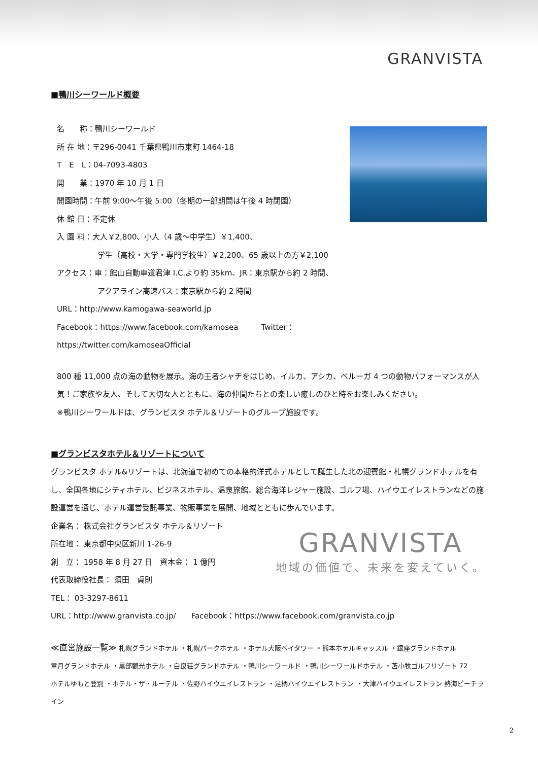GRANVISTA
■鴨川シーワールド概要
名　　称：鴨川シーワールド
所 在 地：〒296-0041 千葉県鴨川市東町 1464-18
T　E　L：04-7093-4803
開　　業：1970 年 10 月 1 日
開園時間：午前 9:00～午後 5:00（冬期の一部期間は午後 4 時閉園）
休 館 日：不定休
入 園 料：大人￥2,800、小人（4 歳～中学生）￥1,400、
学生（高校・大学・専門学校生）￥2,200、65 歳以上の方￥2,100
アクセス：車：館山自動車道君津 I.C.より約 35km、JR：東京駅から約 2 時間、
アクアライン高速バス：東京駅から約 2 時間
URL：http://www.kamogawa-seaworld.jp
Facebook：https://www.facebook.com/kamosea　　　Twitter：https://twitter.com/kamoseaOfficial
800 種 11,000 点の海の動物を展示。海の王者シャチをはじめ、イルカ、アシカ、ベルーガ 4 つの動物パフォーマンスが人気！ご家族や友人、そして大切な人とともに、海の仲間たちとの楽しい癒しのひと時をお楽しみください。
※鴨川シーワールドは、グランビスタ ホテル＆リゾートのグループ施設です。
■グランビスタホテル＆リゾートについて
グランビスタ ホテル&リゾートは、北海道で初めての本格的洋式ホテルとして誕生した北の迎賓館・札幌グランドホテルを有し、全国各地にシティホテル、ビジネスホテル、温泉旅館、総合海洋レジャー施設、ゴルフ場、ハイウエイレストランなどの施設運営を通じ、ホテル運営受託事業、物販事業を展開、地域とともに歩んでいます。
企業名： 株式会社グランビスタ ホテル＆リゾート
所在地： 東京都中央区新川 1-26-9
創　立： 1958 年 8 月 27 日　資本金： 1 億円
代表取締役社長： 須田　貞則
TEL： 03-3297-8611
GRANVISTA
地域の価値で、未来を変えていく。
URL：http://www.granvista.co.jp/　　Facebook：https://www.facebook.com/granvista.co.jp
≪直営施設一覧≫ 札幌グランドホテル ・札幌パークホテル ・ホテル大阪ベイタワー ・熊本ホテルキャッスル ・銀座グランドホテル
章月グランドホテル ・黒部観光ホテル ・白良荘グランドホテル ・鴨川シーワールド ・鴨川シーワールドホテル ・苫小牧ゴルフリゾート 72
ホテルゆもと登別 ・ホテル・ザ・ルーテル ・佐野ハイウエイレストラン ・足柄ハイウエイレストラン ・大津ハイウエイレストラン 熱海ビーチライン
2